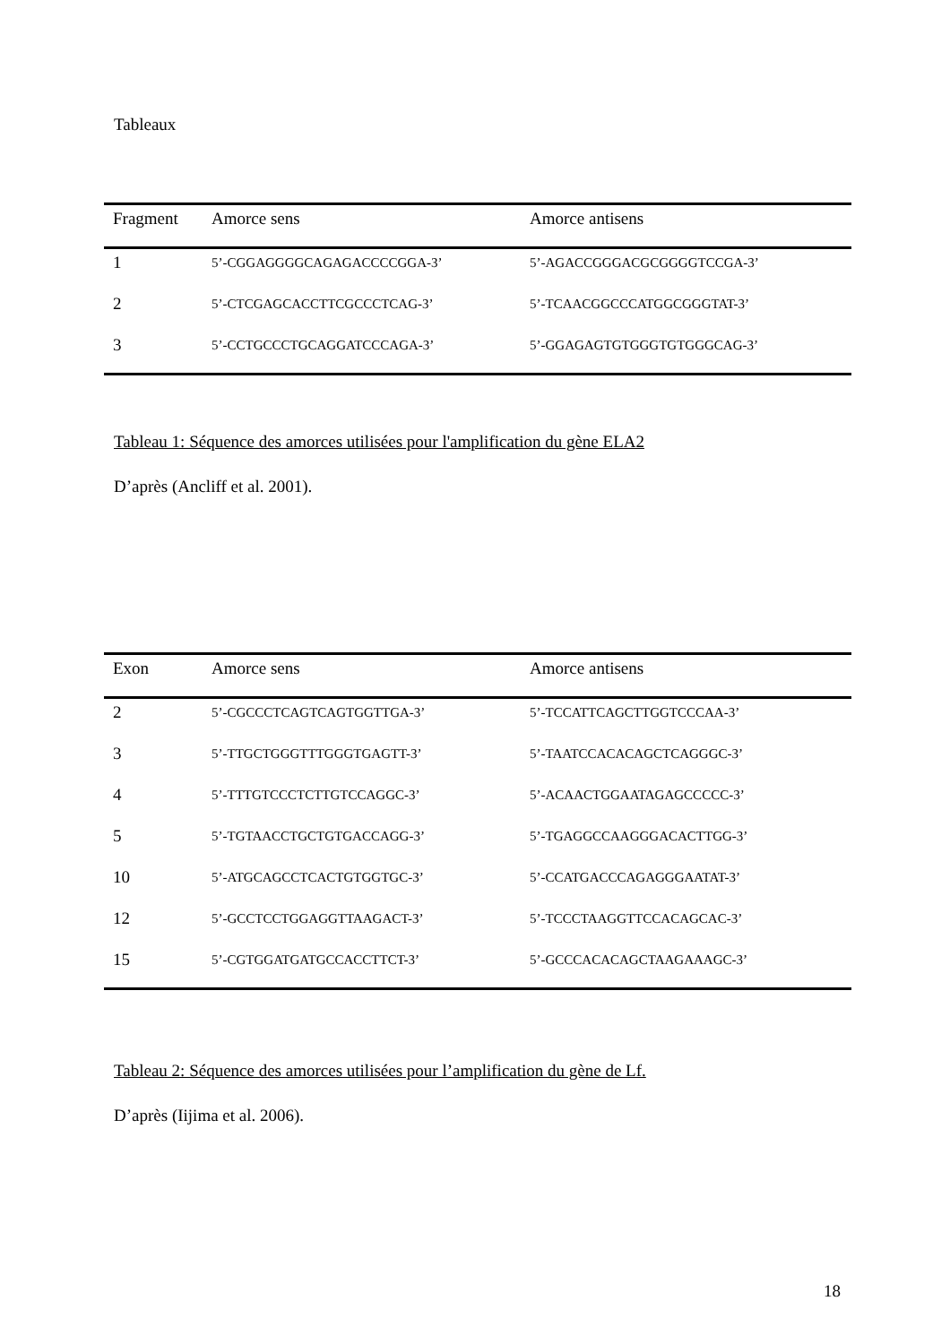Tableaux
| Fragment | Amorce sens | Amorce antisens |
| --- | --- | --- |
| 1 | 5’-CGGAGGGGCAGAGACCCCGGA-3’ | 5’-AGACCGGGACGCGGGGTCCGA-3’ |
| 2 | 5’-CTCGAGCACCTTCGCCCTCAG-3’ | 5’-TCAACGGCCCATGGCGGGTAT-3’ |
| 3 | 5’-CCTGCCCTGCAGGATCCCAGA-3’ | 5’-GGAGAGTGTGGGTGTGGGCAG-3’ |
Tableau 1: Séquence des amorces utilisées pour l'amplification du gène ELA2
D’après (Ancliff et al. 2001).
| Exon | Amorce sens | Amorce antisens |
| --- | --- | --- |
| 2 | 5’-CGCCCTCAGTCAGTGGTTGA-3’ | 5’-TCCATTCAGCTTGGTCCCAA-3’ |
| 3 | 5’-TTGCTGGGTTTGGGTGAGTT-3’ | 5’-TAATCCACACAGCTCAGGGC-3’ |
| 4 | 5’-TTTGTCCCTCTTGTCCAGGC-3’ | 5’-ACAACTGGAATAGAGCCCCC-3’ |
| 5 | 5’-TGTAACCTGCTGTGACCAGG-3’ | 5’-TGAGGCCAAGGGACACTTGG-3’ |
| 10 | 5’-ATGCAGCCTCACTGTGGTGC-3’ | 5’-CCATGACCCAGAGGGAATAT-3’ |
| 12 | 5’-GCCTCCTGGAGGTTAAGACT-3’ | 5’-TCCCTAAGGTTCCACAGCAC-3’ |
| 15 | 5’-CGTGGATGATGCCACCTTCT-3’ | 5’-GCCCACACAGCTAAGAAAGC-3’ |
Tableau 2: Séquence des amorces utilisées pour l’amplification du gène de Lf.
D’après (Iijima et al. 2006).
18